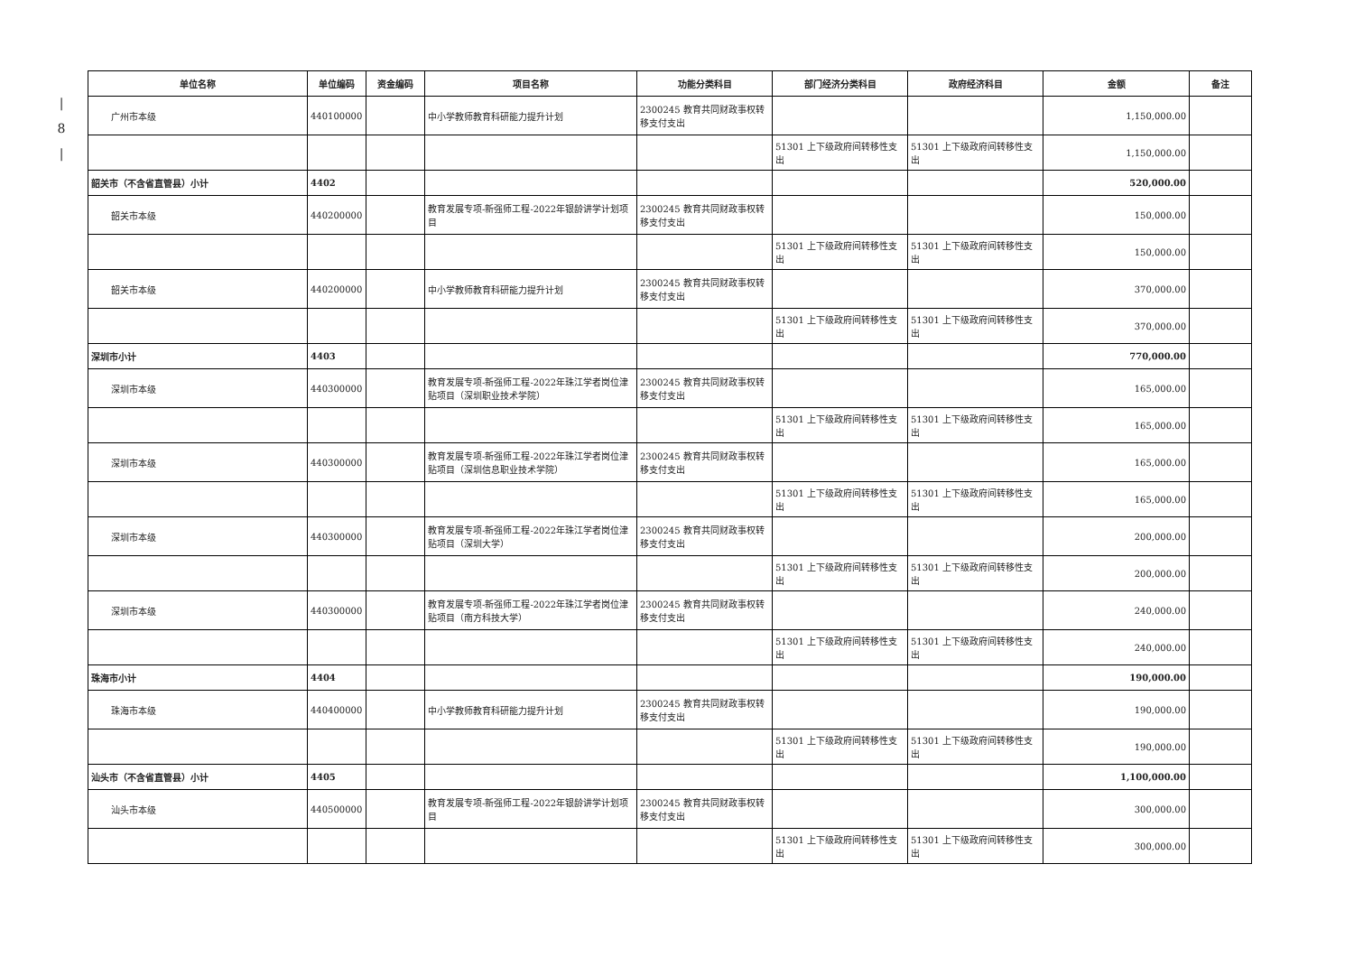|
8
|
| 单位名称 | 单位编码 | 资金编码 | 项目名称 | 功能分类科目 | 部门经济分类科目 | 政府经济科目 | 金额 | 备注 |
| --- | --- | --- | --- | --- | --- | --- | --- | --- |
| 广州市本级 | 440100000 | | 中小学教师教育科研能力提升计划 | 2300245 教育共同财政事权转移支付支出 | | | 1,150,000.00 | |
| | | | | | 51301 上下级政府间转移性支出 | 51301 上下级政府间转移性支出 | 1,150,000.00 | |
| 韶关市（不含省直管县）小计 | 4402 | | | | | | 520,000.00 | |
| 韶关市本级 | 440200000 | | 教育发展专项-新强师工程-2022年银龄讲学计划项目 | 2300245 教育共同财政事权转移支付支出 | | | 150,000.00 | |
| | | | | | 51301 上下级政府间转移性支出 | 51301 上下级政府间转移性支出 | 150,000.00 | |
| 韶关市本级 | 440200000 | | 中小学教师教育科研能力提升计划 | 2300245 教育共同财政事权转移支付支出 | | | 370,000.00 | |
| | | | | | 51301 上下级政府间转移性支出 | 51301 上下级政府间转移性支出 | 370,000.00 | |
| 深圳市小计 | 4403 | | | | | | 770,000.00 | |
| 深圳市本级 | 440300000 | | 教育发展专项-新强师工程-2022年珠江学者岗位津贴项目（深圳职业技术学院） | 2300245 教育共同财政事权转移支付支出 | | | 165,000.00 | |
| | | | | | 51301 上下级政府间转移性支出 | 51301 上下级政府间转移性支出 | 165,000.00 | |
| 深圳市本级 | 440300000 | | 教育发展专项-新强师工程-2022年珠江学者岗位津贴项目（深圳信息职业技术学院） | 2300245 教育共同财政事权转移支付支出 | | | 165,000.00 | |
| | | | | | 51301 上下级政府间转移性支出 | 51301 上下级政府间转移性支出 | 165,000.00 | |
| 深圳市本级 | 440300000 | | 教育发展专项-新强师工程-2022年珠江学者岗位津贴项目（深圳大学） | 2300245 教育共同财政事权转移支付支出 | | | 200,000.00 | |
| | | | | | 51301 上下级政府间转移性支出 | 51301 上下级政府间转移性支出 | 200,000.00 | |
| 深圳市本级 | 440300000 | | 教育发展专项-新强师工程-2022年珠江学者岗位津贴项目（南方科技大学） | 2300245 教育共同财政事权转移支付支出 | | | 240,000.00 | |
| | | | | | 51301 上下级政府间转移性支出 | 51301 上下级政府间转移性支出 | 240,000.00 | |
| 珠海市小计 | 4404 | | | | | | 190,000.00 | |
| 珠海市本级 | 440400000 | | 中小学教师教育科研能力提升计划 | 2300245 教育共同财政事权转移支付支出 | | | 190,000.00 | |
| | | | | | 51301 上下级政府间转移性支出 | 51301 上下级政府间转移性支出 | 190,000.00 | |
| 汕头市（不含省直管县）小计 | 4405 | | | | | | 1,100,000.00 | |
| 汕头市本级 | 440500000 | | 教育发展专项-新强师工程-2022年银龄讲学计划项目 | 2300245 教育共同财政事权转移支付支出 | | | 300,000.00 | |
| | | | | | 51301 上下级政府间转移性支出 | 51301 上下级政府间转移性支出 | 300,000.00 | |